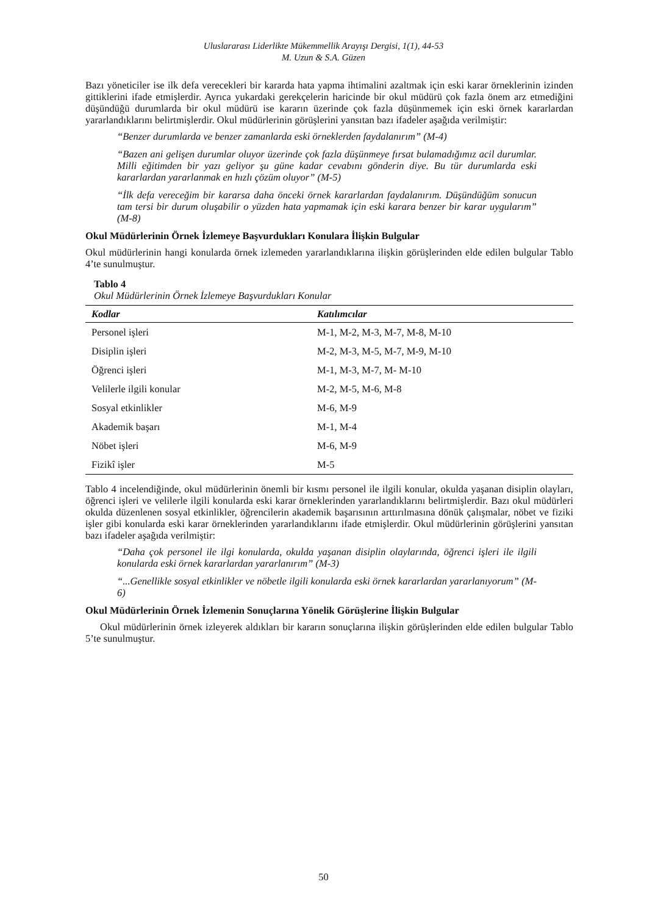Uluslararası Liderlikte Mükemmellik Arayışı Dergisi, 1(1), 44-53
M. Uzun & S.A. Güzen
Bazı yöneticiler ise ilk defa verecekleri bir kararda hata yapma ihtimalini azaltmak için eski karar örneklerinin izinden gittiklerini ifade etmişlerdir. Ayrıca yukardaki gerekçelerin haricinde bir okul müdürü çok fazla önem arz etmediğini düşündüğü durumlarda bir okul müdürü ise kararın üzerinde çok fazla düşünmemek için eski örnek kararlardan yararlandıklarını belirtmişlerdir. Okul müdürlerinin görüşlerini yansıtan bazı ifadeler aşağıda verilmiştir:
“Benzer durumlarda ve benzer zamanlarda eski örneklerden faydalanırım” (M-4)
“Bazen ani gelişen durumlar oluyor üzerinde çok fazla düşünmeye fırsat bulamadığımız acil durumlar. Milli eğitimden bir yazı geliyor şu güne kadar cevabını gönderin diye. Bu tür durumlarda eski kararlardan yararlanmak en hızlı çözüm oluyor” (M-5)
“İlk defa vereceğim bir kararsa daha önceki örnek kararlardan faydalanırım. Düşündüğüm sonucun tam tersi bir durum oluşabilir o yüzden hata yapmamak için eski karara benzer bir karar uygularım” (M-8)
Okul Müdürlerinin Örnek İzlemeye Başvurdukları Konulara İlişkin Bulgular
Okul müdürlerinin hangi konularda örnek izlemeden yararlandıklarına ilişkin görüşlerinden elde edilen bulgular Tablo 4’te sunulmuştur.
Tablo 4
Okul Müdürlerinin Örnek İzlemeye Başvurdukları Konular
| Kodlar | Katılımcılar |
| --- | --- |
| Personel işleri | M-1, M-2, M-3, M-7, M-8, M-10 |
| Disiplin işleri | M-2, M-3, M-5, M-7, M-9, M-10 |
| Öğrenci işleri | M-1, M-3, M-7, M- M-10 |
| Velilerle ilgili konular | M-2, M-5, M-6, M-8 |
| Sosyal etkinlikler | M-6, M-9 |
| Akademik başarı | M-1, M-4 |
| Nöbet işleri | M-6, M-9 |
| Fizikî işler | M-5 |
Tablo 4 incelendiğinde, okul müdürlerinin önemli bir kısmı personel ile ilgili konular, okulda yaşanan disiplin olayları, öğrenci işleri ve velilerle ilgili konularda eski karar örneklerinden yararlandıklarını belirtmişlerdir. Bazı okul müdürleri okulda düzenlenen sosyal etkinlikler, öğrencilerin akademik başarısının arttırılmasına dönük çalışmalar, nöbet ve fiziki işler gibi konularda eski karar örneklerinden yararlandıklarını ifade etmişlerdir. Okul müdürlerinin görüşlerini yansıtan bazı ifadeler aşağıda verilmiştir:
“Daha çok personel ile ilgi konularda, okulda yaşanan disiplin olaylarında, öğrenci işleri ile ilgili konularda eski örnek kararlardan yararlanırım” (M-3)
“...Genellikle sosyal etkinlikler ve nöbetle ilgili konularda eski örnek kararlardan yararlanıyorum” (M-6)
Okul Müdürlerinin Örnek İzlemenin Sonuçlarına Yönelik Görüşlerine İlişkin Bulgular
Okul müdürlerinin örnek izleyerek aldıkları bir kararın sonuçlarına ilişkin görüşlerinden elde edilen bulgular Tablo 5’te sunulmuştur.
50